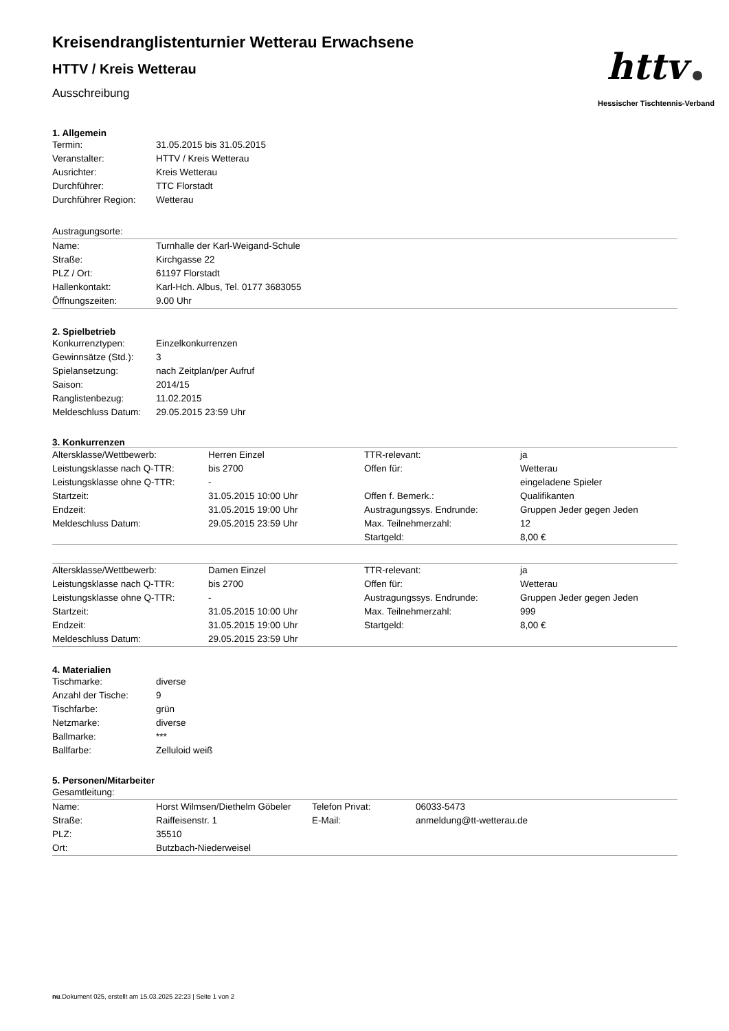httv
Hessischer Tischtennis-Verband
Kreisendranglistenturnier Wetterau Erwachsene
HTTV / Kreis Wetterau
Ausschreibung
1. Allgemein
| Termin: | 31.05.2015 bis 31.05.2015 |
| Veranstalter: | HTTV / Kreis Wetterau |
| Ausrichter: | Kreis Wetterau |
| Durchführer: | TTC Florstadt |
| Durchführer Region: | Wetterau |
| Austragungsorte: | |
| Name: | Turnhalle der Karl-Weigand-Schule |
| Straße: | Kirchgasse 22 |
| PLZ / Ort: | 61197 Florstadt |
| Hallenkontakt: | Karl-Hch. Albus, Tel. 0177 3683055 |
| Öffnungszeiten: | 9.00 Uhr |
2. Spielbetrieb
| Konkurrenztypen: | Einzelkonkurrenzen |
| Gewinnsätze (Std.): | 3 |
| Spielansetzung: | nach Zeitplan/per Aufruf |
| Saison: | 2014/15 |
| Ranglistenbezug: | 11.02.2015 |
| Meldeschluss Datum: | 29.05.2015 23:59 Uhr |
3. Konkurrenzen
| Altersklasse/Wettbewerb: | Herren Einzel | TTR-relevant: | ja |
| Leistungsklasse nach Q-TTR: | bis 2700 | Offen für: | Wetterau |
| Leistungsklasse ohne Q-TTR: | - | | eingeladene Spieler |
| Startzeit: | 31.05.2015 10:00 Uhr | Offen f. Bemerk.: | Qualifikanten |
| Endzeit: | 31.05.2015 19:00 Uhr | Austragungssys. Endrunde: | Gruppen Jeder gegen Jeden |
| Meldeschluss Datum: | 29.05.2015 23:59 Uhr | Max. Teilnehmerzahl: | 12 |
| | | Startgeld: | 8,00 € |
| Altersklasse/Wettbewerb: | Damen Einzel | TTR-relevant: | ja |
| Leistungsklasse nach Q-TTR: | bis 2700 | Offen für: | Wetterau |
| Leistungsklasse ohne Q-TTR: | - | Austragungssys. Endrunde: | Gruppen Jeder gegen Jeden |
| Startzeit: | 31.05.2015 10:00 Uhr | Max. Teilnehmerzahl: | 999 |
| Endzeit: | 31.05.2015 19:00 Uhr | Startgeld: | 8,00 € |
| Meldeschluss Datum: | 29.05.2015 23:59 Uhr | | |
4. Materialien
| Tischmarke: | diverse |
| Anzahl der Tische: | 9 |
| Tischfarbe: | grün |
| Netzmarke: | diverse |
| Ballmarke: | *** |
| Ballfarbe: | Zelluloid weiß |
5. Personen/Mitarbeiter
| Gesamtleitung: | | | |
| Name: | Horst Wilmsen/Diethelm Göbeler | Telefon Privat: | 06033-5473 |
| Straße: | Raiffeisenstr. 1 | E-Mail: | anmeldung@tt-wetterau.de |
| PLZ: | 35510 | | |
| Ort: | Butzbach-Niederweisel | | |
nu.Dokument 025, erstellt am 15.03.2025 22:23 | Seite 1 von 2